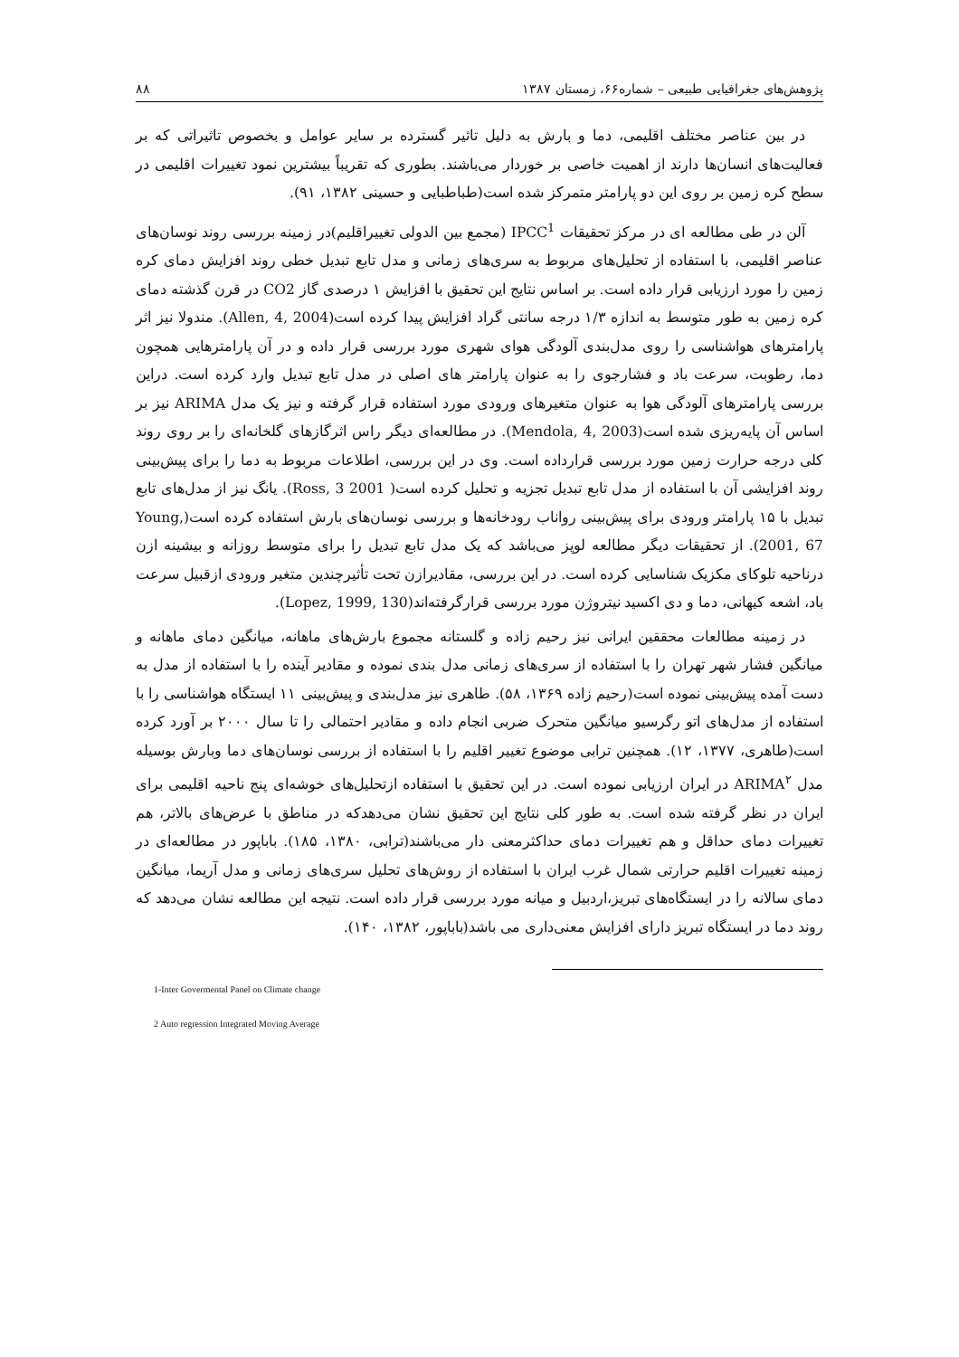پژوهش‌های جغرافیایی طبیعی – شماره۶۶، زمستان ۱۳۸۷ ۸۸
در بین عناصر مختلف اقلیمی، دما و بارش به دلیل تاثیر گسترده بر سایر عوامل و بخصوص تاثیراتی که بر فعالیت‌های انسان‌ها دارند از اهمیت خاصی بر خوردار می‌باشند. بطوری که تقریباً بیشترین نمود تغییرات اقلیمی در سطح کره زمین بر روی این دو پارامتر متمرکز شده است(طباطبایی و حسینی ۱۳۸۲، ۹۱).
آلن در طی مطالعه ای در مرکز تحقیقات IPCC<sup>1</sup> (مجمع بین الدولی تغییراقلیم)در زمینه بررسی روند نوسان‌های عناصر اقلیمی، با استفاده از تحلیل‌های مربوط به سری‌های زمانی و مدل تابع تبدیل خطی روند افزایش دمای کره زمین را مورد ارزیابی قرار داده است. بر اساس نتایج این تحقیق با افزایش ۱ درصدی گاز CO2 در قرن گذشته دمای کره زمین به طور متوسط به اندازه ۱/۳ درجه سانتی گراد افزایش پیدا کرده است(Allen, 4, 2004). مندولا نیز اثر پارامترهای هواشناسی را روی مدل‌بندی آلودگی هوای شهری مورد بررسی قرار داده و در آن پارامترهایی همچون دما، رطوبت، سرعت باد و فشارجوی را به عنوان پارامتر های اصلی در مدل تابع تبدیل وارد کرده است. دراین بررسی پارامترهای آلودگی هوا به عنوان متغیرهای ورودی مورد استفاده قرار گرفته و نیز یک مدل ARIMA نیز بر اساس آن پایه‌ریزی شده است(Mendola, 4, 2003). در مطالعه‌ای دیگر راس اثرگازهای گلخانه‌ای را بر روی روند کلی درجه حرارت زمین مورد بررسی قرارداده است. وی در این بررسی، اطلاعات مربوط به دما را برای پیش‌بینی روند افزایشی آن با استفاده از مدل تابع تبدیل تجزیه و تحلیل کرده است( Ross, 3 2001). یانگ نیز از مدل‌های تابع تبدیل با ۱۵ پارامتر ورودی برای پیش‌بینی رواناب رودخانه‌ها و بررسی نوسان‌های بارش استفاده کرده است(Young, 2001, 67). از تحقیقات دیگر مطالعه لوپز می‌باشد که یک مدل تابع تبدیل را برای متوسط روزانه و بیشینه ازن درناحیه تلوکای مکزیک شناسایی کرده است. در این بررسی، مقادیرازن تحت تأثیرچندین متغیر ورودی ازقبیل سرعت باد، اشعه کیهانی، دما و دی اکسید نیتروژن مورد بررسی قرارگرفته‌اند(Lopez, 1999, 130).
در زمینه مطالعات محققین ایرانی نیز رحیم زاده و گلستانه مجموع بارش‌های ماهانه، میانگین دمای ماهانه و میانگین فشار شهر تهران را با استفاده از سری‌های زمانی مدل بندی نموده و مقادیر آینده را با استفاده از مدل به دست آمده پیش‌بینی نموده است(رحیم زاده ۱۳۶۹، ۵۸). طاهری نیز مدل‌بندی و پیش‌بینی ۱۱ ایستگاه هواشناسی را با استفاده از مدل‌های اتو رگرسیو میانگین متحرک ضربی انجام داده و مقادیر احتمالی را تا سال ۲۰۰۰ بر آورد کرده است(طاهری، ۱۳۷۷، ۱۲). همچنین ترابی موضوع تغییر اقلیم را با استفاده از بررسی نوسان‌های دما وبارش بوسیله مدل ARIMA<sup>۲</sup> در ایران ارزیابی نموده است. در این تحقیق با استفاده ازتحلیل‌های خوشه‌ای پنج ناحیه اقلیمی برای ایران در نظر گرفته شده است. به طور کلی نتایج این تحقیق نشان می‌دهدکه در مناطق با عرض‌های بالاتر، هم تغییرات دمای حداقل و هم تغییرات دمای حداکثرمعنی دار می‌باشند(ترابی، ۱۳۸۰، ۱۸۵). باباپور در مطالعه‌ای در زمینه تغییرات اقلیم حرارتی شمال غرب ایران با استفاده از روش‌های تحلیل سری‌های زمانی و مدل آریما، میانگین دمای سالانه را در ایستگاه‌های تبریز،اردبیل و میانه مورد بررسی قرار داده است. نتیجه این مطالعه نشان می‌دهد که روند دما در ایستگاه تبریز دارای افزایش معنی‌داری می باشد(باباپور، ۱۳۸۲، ۱۴۰).
1-Inter Govermental Panel on Climate change
2 Auto regression Integrated Moving Average